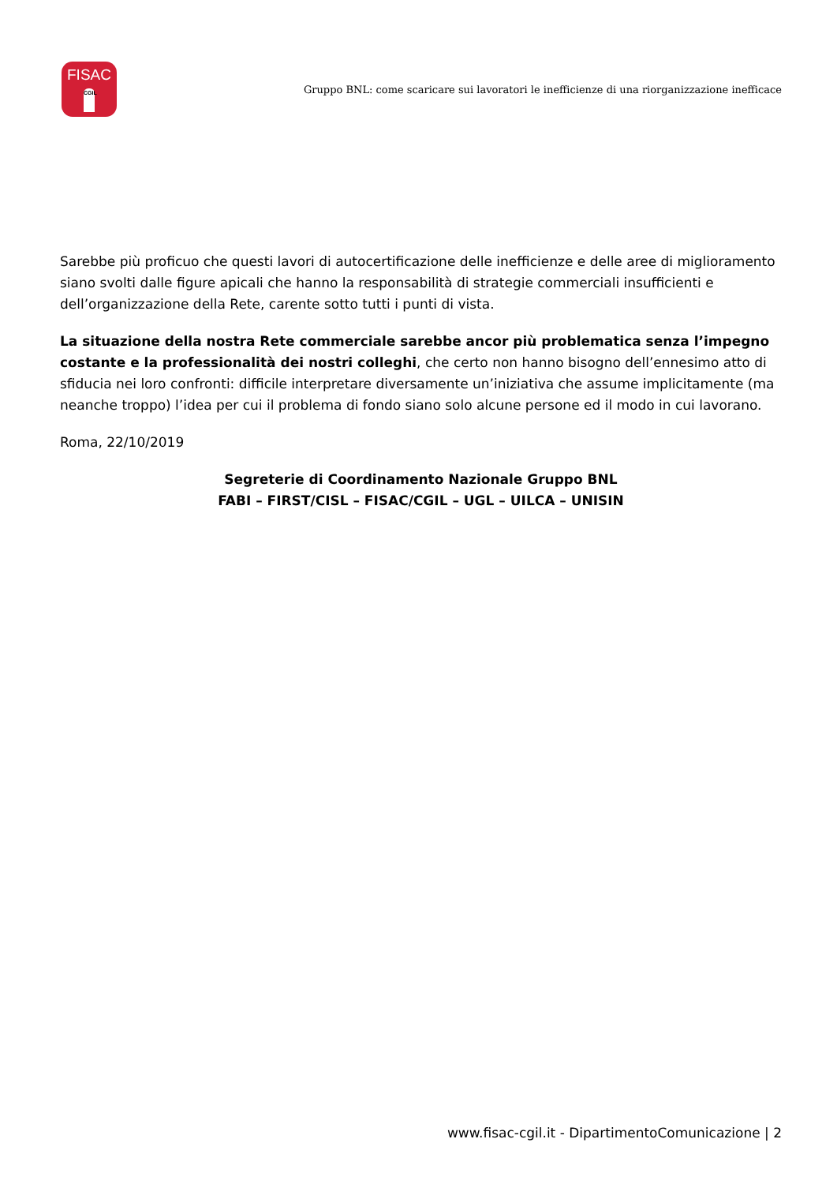FISAC
CGIL
Gruppo BNL: come scaricare sui lavoratori le inefficienze di una riorganizzazione inefficace
Sarebbe più proficuo che questi lavori di autocertificazione delle inefficienze e delle aree di miglioramento siano svolti dalle figure apicali che hanno la responsabilità di strategie commerciali insufficienti e dell’organizzazione della Rete, carente sotto tutti i punti di vista.
La situazione della nostra Rete commerciale sarebbe ancor più problematica senza l’impegno costante e la professionalità dei nostri colleghi, che certo non hanno bisogno dell’ennesimo atto di sfiducia nei loro confronti: difficile interpretare diversamente un’iniziativa che assume implicitamente (ma neanche troppo) l’idea per cui il problema di fondo siano solo alcune persone ed il modo in cui lavorano.
Roma, 22/10/2019
Segreterie di Coordinamento Nazionale Gruppo BNL
FABI – FIRST/CISL – FISAC/CGIL – UGL – UILCA – UNISIN
www.fisac-cgil.it - DipartimentoComunicazione | 2